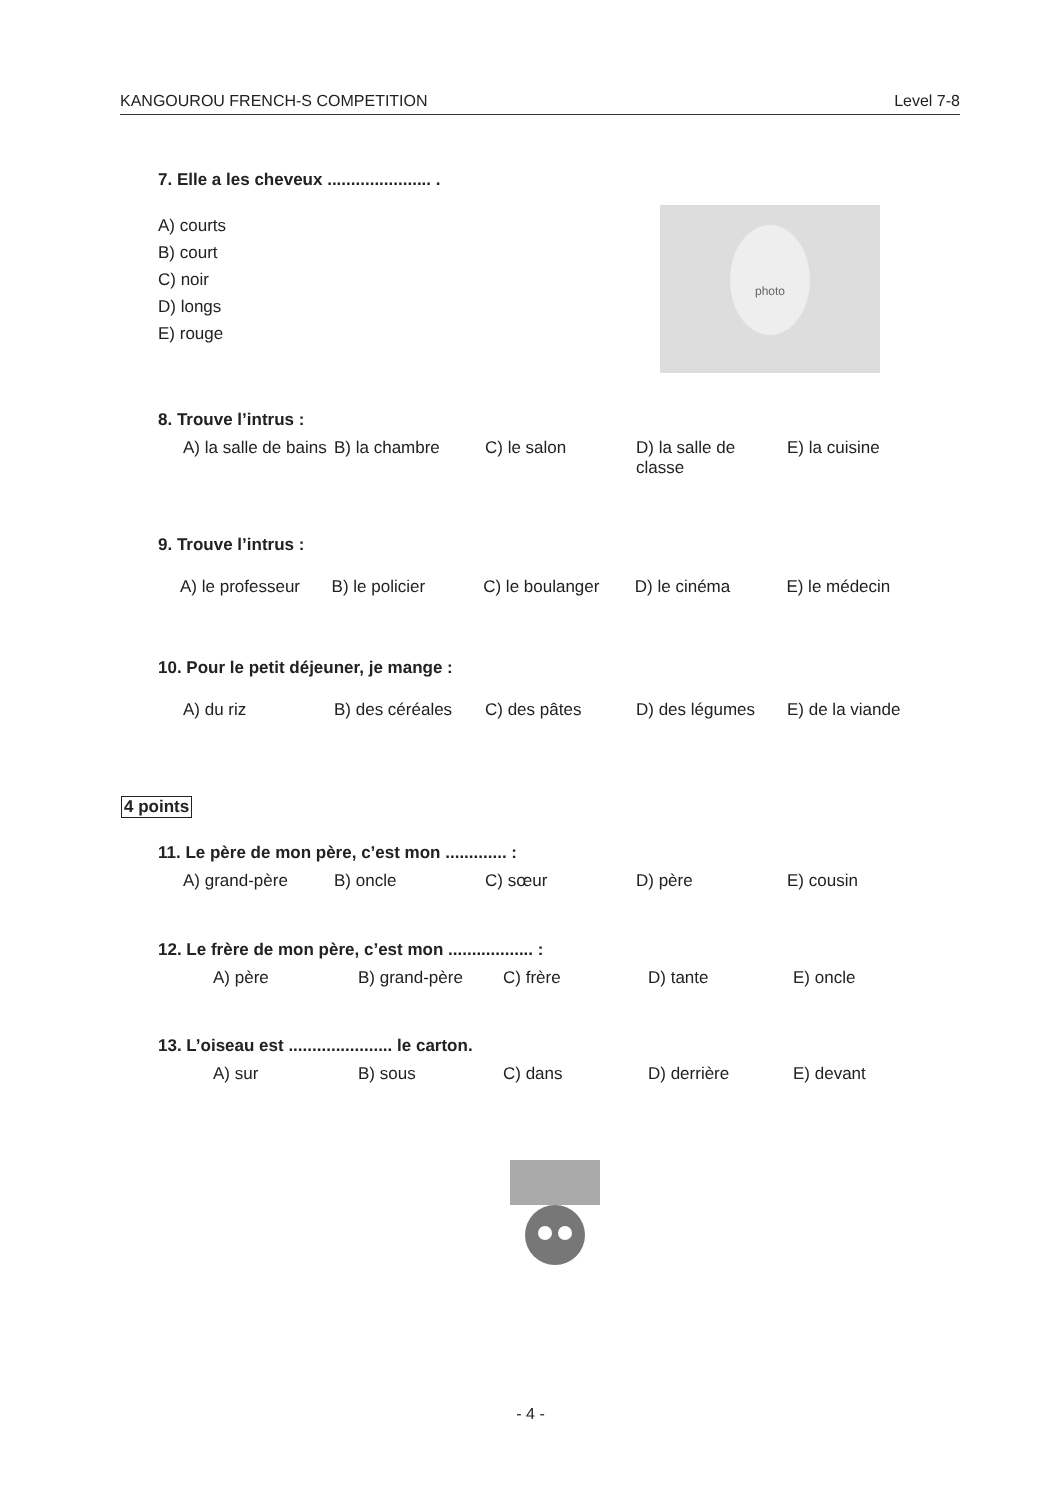KANGOUROU FRENCH-S COMPETITION Level 7-8
7. Elle a les cheveux ...................... .
A) courts
B) court
C) noir
D) longs
E) rouge
photo
8. Trouve l’intrus :
A) la salle de bains
B) la chambre C) le salon D) la salle de classe
E) la cuisine
9. Trouve l’intrus :
A) le professeur
B) le policier C) le boulanger D) le cinéma E) le médecin
10. Pour le petit déjeuner, je mange :
A) du riz B) des céréales C) des pâtes D) des légumes E) de la viande
4 points
11. Le père de mon père, c’est mon ............. :
A) grand-père B) oncle C) sœur D) père E) cousin
12. Le frère de mon père, c’est mon .................. :
A) père B) grand-père C) frère D) tante E) oncle
13. L’oiseau est ...................... le carton.
A) sur B) sous C) dans D) derrière E) devant
- 4 -